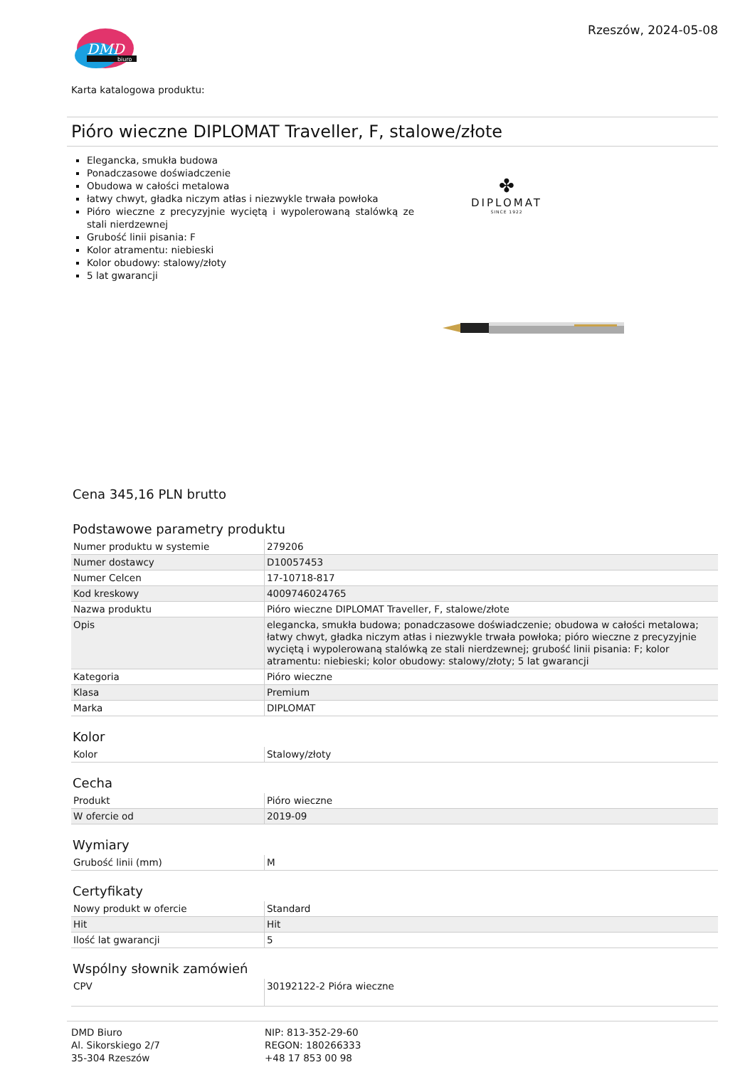DMD
biuro
Rzeszów, 2024-05-08
Karta katalogowa produktu:
Pióro wieczne DIPLOMAT Traveller, F, stalowe/złote
Elegancka, smukła budowa
Ponadczasowe doświadczenie
Obudowa w całości metalowa
łatwy chwyt, gładka niczym atłas i niezwykle trwała powłoka
Pióro wieczne z precyzyjnie wyciętą i wypolerowaną stalówką ze stali nierdzewnej
Grubość linii pisania: F
Kolor atramentu: niebieski
Kolor obudowy: stalowy/złoty
5 lat gwarancji
✤
DIPLOMAT
SINCE 1922
Cena 345,16 PLN brutto
Podstawowe parametry produktu
| Numer produktu w systemie | 279206 |
| Numer dostawcy | D10057453 |
| Numer Celcen | 17-10718-817 |
| Kod kreskowy | 4009746024765 |
| Nazwa produktu | Pióro wieczne DIPLOMAT Traveller, F, stalowe/złote |
| Opis | elegancka, smukła budowa; ponadczasowe doświadczenie; obudowa w całości metalowa; łatwy chwyt, gładka niczym atłas i niezwykle trwała powłoka; pióro wieczne z precyzyjnie wyciętą i wypolerowaną stalówką ze stali nierdzewnej; grubość linii pisania: F; kolor atramentu: niebieski; kolor obudowy: stalowy/złoty; 5 lat gwarancji |
| Kategoria | Pióro wieczne |
| Klasa | Premium |
| Marka | DIPLOMAT |
Kolor
| Kolor | Stalowy/złoty |
Cecha
| Produkt | Pióro wieczne |
| W ofercie od | 2019-09 |
Wymiary
| Grubość linii (mm) | M |
Certyfikaty
| Nowy produkt w ofercie | Standard |
| Hit | Hit |
| Ilość lat gwarancji | 5 |
Wspólny słownik zamówień
| CPV | 30192122-2 Pióra wieczne |
DMD Biuro
Al. Sikorskiego 2/7
35-304 Rzeszów
NIP: 813-352-29-60
REGON: 180266333
+48 17 853 00 98